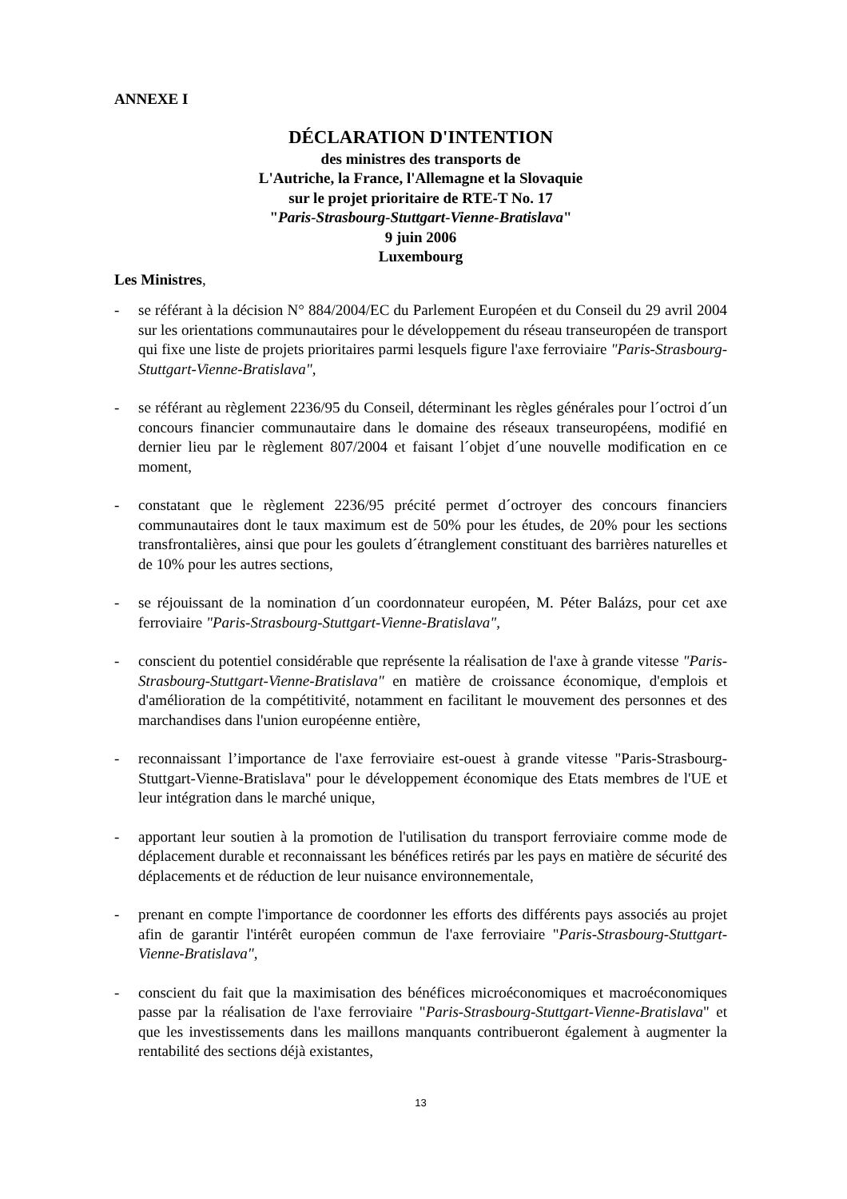ANNEXE I
DÉCLARATION D'INTENTION
des ministres des transports de
L'Autriche, la France, l'Allemagne et la Slovaquie
sur le projet prioritaire de RTE-T No. 17
"Paris-Strasbourg-Stuttgart-Vienne-Bratislava"
9 juin 2006
Luxembourg
Les Ministres,
- se référant à la décision N° 884/2004/EC du Parlement Européen et du Conseil du 29 avril 2004 sur les orientations communautaires pour le développement du réseau transeuropéen de transport qui fixe une liste de projets prioritaires parmi lesquels figure l'axe ferroviaire "Paris-Strasbourg-Stuttgart-Vienne-Bratislava",
- se référant au règlement 2236/95 du Conseil, déterminant les règles générales pour l´octroi d´un concours financier communautaire dans le domaine des réseaux transeuropéens, modifié en dernier lieu par le règlement 807/2004 et faisant l´objet d´une nouvelle modification en ce moment,
- constatant que le règlement 2236/95 précité permet d´octroyer des concours financiers communautaires dont le taux maximum est de 50% pour les études, de 20% pour les sections transfrontalières, ainsi que pour les goulets d´étranglement constituant des barrières naturelles et de 10% pour les autres sections,
- se réjouissant de la nomination d´un coordonnateur européen, M. Péter Balázs, pour cet axe ferroviaire "Paris-Strasbourg-Stuttgart-Vienne-Bratislava",
- conscient du potentiel considérable que représente la réalisation de l'axe à grande vitesse "Paris-Strasbourg-Stuttgart-Vienne-Bratislava" en matière de croissance économique, d'emplois et d'amélioration de la compétitivité, notamment en facilitant le mouvement des personnes et des marchandises dans l'union européenne entière,
- reconnaissant l’importance de l'axe ferroviaire est-ouest à grande vitesse "Paris-Strasbourg-Stuttgart-Vienne-Bratislava" pour le développement économique des Etats membres de l'UE et leur intégration dans le marché unique,
- apportant leur soutien à la promotion de l'utilisation du transport ferroviaire comme mode de déplacement durable et reconnaissant les bénéfices retirés par les pays en matière de sécurité des déplacements et de réduction de leur nuisance environnementale,
- prenant en compte l'importance de coordonner les efforts des différents pays associés au projet afin de garantir l'intérêt européen commun de l'axe ferroviaire "Paris-Strasbourg-Stuttgart-Vienne-Bratislava",
- conscient du fait que la maximisation des bénéfices microéconomiques et macroéconomiques passe par la réalisation de l'axe ferroviaire "Paris-Strasbourg-Stuttgart-Vienne-Bratislava" et que les investissements dans les maillons manquants contribueront également à augmenter la rentabilité des sections déjà existantes,
13